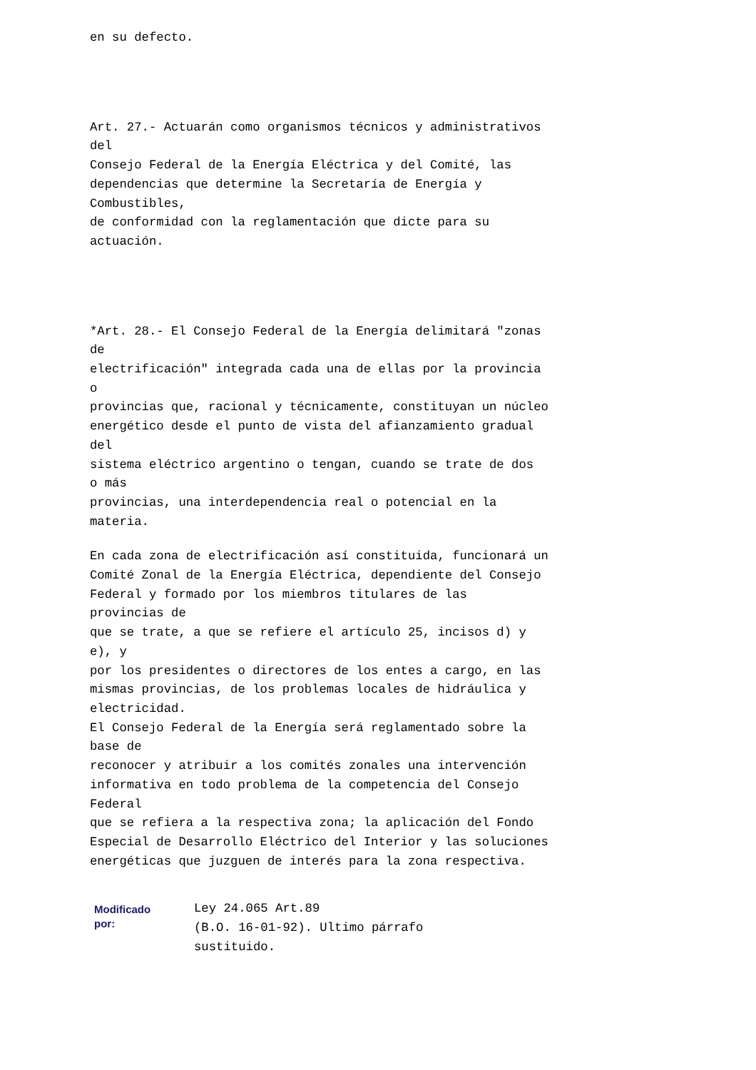en su defecto.
Art. 27.- Actuarán como organismos técnicos y administrativos
del
Consejo Federal de la Energía Eléctrica y del Comité, las
dependencias que determine la Secretaría de Energía y
Combustibles,
de conformidad con la reglamentación que dicte para su
actuación.
*Art. 28.- El Consejo Federal de la Energía delimitará "zonas
de
electrificación" integrada cada una de ellas por la provincia
o
provincias que, racional y técnicamente, constituyan un núcleo
energético desde el punto de vista del afianzamiento gradual
del
sistema eléctrico argentino o tengan, cuando se trate de dos
o más
provincias, una interdependencia real o potencial en la
materia.
En cada zona de electrificación así constituida, funcionará un
Comité Zonal de la Energía Eléctrica, dependiente del Consejo
Federal y formado por los miembros titulares de las
provincias de
que se trate, a que se refiere el artículo 25, incisos d) y
e), y
por los presidentes o directores de los entes a cargo, en las
mismas provincias, de los problemas locales de hidráulica y
electricidad.
El Consejo Federal de la Energía será reglamentado sobre la
base de
reconocer y atribuir a los comités zonales una intervención
informativa en todo problema de la competencia del Consejo
Federal
que se refiera a la respectiva zona; la aplicación del Fondo
Especial de Desarrollo Eléctrico del Interior y las soluciones
energéticas que juzguen de interés para la zona respectiva.
Modificado
por:
Ley 24.065 Art.89
(B.O. 16-01-92). Ultimo párrafo
sustituido.